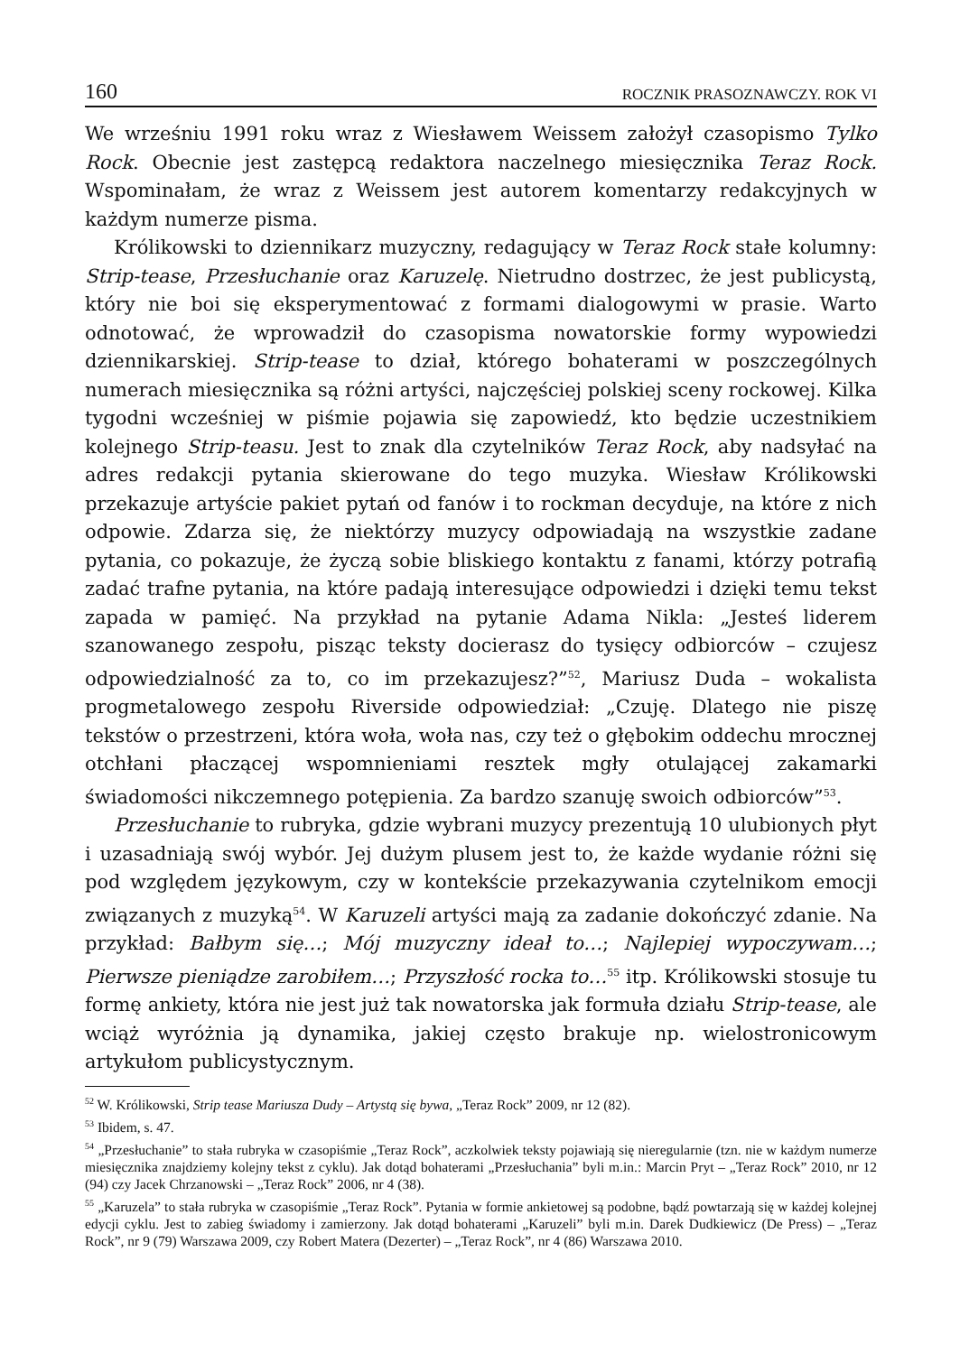160 ROCZNIK PRASOZNAWCZY. ROK VI
We wrześniu 1991 roku wraz z Wiesławem Weissem założył czasopismo Tylko Rock. Obecnie jest zastępcą redaktora naczelnego miesięcznika Teraz Rock. Wspominałam, że wraz z Weissem jest autorem komentarzy redakcyjnych w każdym numerze pisma.
Królikowski to dziennikarz muzyczny, redagujący w Teraz Rock stałe kolumny: Strip-tease, Przesłuchanie oraz Karuzelę. Nietrudno dostrzec, że jest publicystą, który nie boi się eksperymentować z formami dialogowymi w prasie. Warto odnotować, że wprowadził do czasopisma nowatorskie formy wypowiedzi dziennikarskiej. Strip-tease to dział, którego bohaterami w poszczególnych numerach miesięcznika są różni artyści, najczęściej polskiej sceny rockowej. Kilka tygodni wcześniej w piśmie pojawia się zapowiedź, kto będzie uczestnikiem kolejnego Strip-teasu. Jest to znak dla czytelników Teraz Rock, aby nadsyłać na adres redakcji pytania skierowane do tego muzyka. Wiesław Królikowski przekazuje artyście pakiet pytań od fanów i to rockman decyduje, na które z nich odpowie. Zdarza się, że niektórzy muzycy odpowiadają na wszystkie zadane pytania, co pokazuje, że życzą sobie bliskiego kontaktu z fanami, którzy potrafią zadać trafne pytania, na które padają interesujące odpowiedzi i dzięki temu tekst zapada w pamięć. Na przykład na pytanie Adama Nikla: „Jesteś liderem szanowanego zespołu, pisząc teksty docierasz do tysięcy odbiorców – czujesz odpowiedzialność za to, co im przekazujesz?”<sup>52</sup>, Mariusz Duda – wokalista progmetalowego zespołu Riverside odpowiedział: „Czuję. Dlatego nie piszę tekstów o przestrzeni, która woła, woła nas, czy też o głębokim oddechu mrocznej otchłani płaczącej wspomnieniami resztek mgły otulającej zakamarki świadomości nikczemnego potępienia. Za bardzo szanuję swoich odbiorców”<sup>53</sup>.
Przesłuchanie to rubryka, gdzie wybrani muzycy prezentują 10 ulubionych płyt i uzasadniają swój wybór. Jej dużym plusem jest to, że każde wydanie różni się pod względem językowym, czy w kontekście przekazywania czytelnikom emocji związanych z muzyką<sup>54</sup>. W Karuzeli artyści mają za zadanie dokończyć zdanie. Na przykład: Bałbym się…; Mój muzyczny ideał to…; Najlepiej wypoczywam…; Pierwsze pieniądze zarobiłem…; Przyszłość rocka to…<sup>55</sup> itp. Królikowski stosuje tu formę ankiety, która nie jest już tak nowatorska jak formuła działu Strip-tease, ale wciąż wyróżnia ją dynamika, jakiej często brakuje np. wielostronicowym artykułom publicystycznym.
<sup>52</sup> W. Królikowski, Strip tease Mariusza Dudy – Artystą się bywa, „Teraz Rock” 2009, nr 12 (82).
<sup>53</sup> Ibidem, s. 47.
<sup>54</sup> „Przesłuchanie” to stała rubryka w czasopiśmie „Teraz Rock”, aczkolwiek teksty pojawiają się nieregularnie (tzn. nie w każdym numerze miesięcznika znajdziemy kolejny tekst z cyklu). Jak dotąd bohaterami „Przesłuchania” byli m.in.: Marcin Pryt – „Teraz Rock” 2010, nr 12 (94) czy Jacek Chrzanowski – „Teraz Rock” 2006, nr 4 (38).
<sup>55</sup> „Karuzela” to stała rubryka w czasopiśmie „Teraz Rock”. Pytania w formie ankietowej są podobne, bądź powtarzają się w każdej kolejnej edycji cyklu. Jest to zabieg świadomy i zamierzony. Jak dotąd bohaterami „Karuzeli” byli m.in. Darek Dudkiewicz (De Press) – „Teraz Rock”, nr 9 (79) Warszawa 2009, czy Robert Matera (Dezerter) – „Teraz Rock”, nr 4 (86) Warszawa 2010.